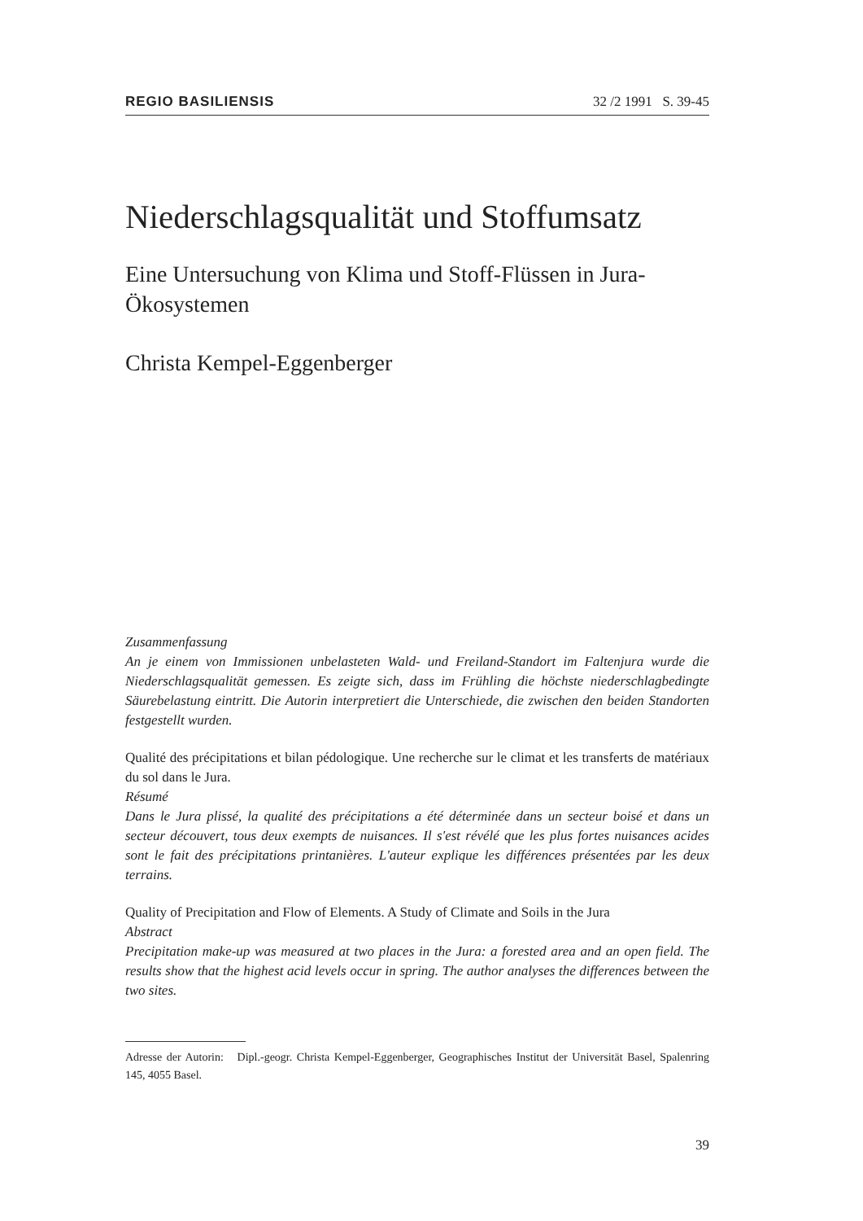REGIO BASILIENSIS 32 /2 1991 S. 39-45
Niederschlagsqualität und Stoffumsatz
Eine Untersuchung von Klima und Stoff-Flüssen in Jura-Ökosystemen
Christa Kempel-Eggenberger
Zusammenfassung
An je einem von Immissionen unbelasteten Wald- und Freiland-Standort im Faltenjura wurde die Niederschlagsqualität gemessen. Es zeigte sich, dass im Frühling die höchste niederschlagbedingte Säurebelastung eintritt. Die Autorin interpretiert die Unterschiede, die zwischen den beiden Standorten festgestellt wurden.
Qualité des précipitations et bilan pédologique. Une recherche sur le climat et les transferts de matériaux du sol dans le Jura.
Résumé
Dans le Jura plissé, la qualité des précipitations a été déterminée dans un secteur boisé et dans un secteur découvert, tous deux exempts de nuisances. Il s'est révélé que les plus fortes nuisances acides sont le fait des précipitations printanières. L'auteur explique les différences présentées par les deux terrains.
Quality of Precipitation and Flow of Elements. A Study of Climate and Soils in the Jura
Abstract
Precipitation make-up was measured at two places in the Jura: a forested area and an open field. The results show that the highest acid levels occur in spring. The author analyses the differences between the two sites.
Adresse der Autorin: Dipl.-geogr. Christa Kempel-Eggenberger, Geographisches Institut der Universität Basel, Spalenring 145, 4055 Basel.
39